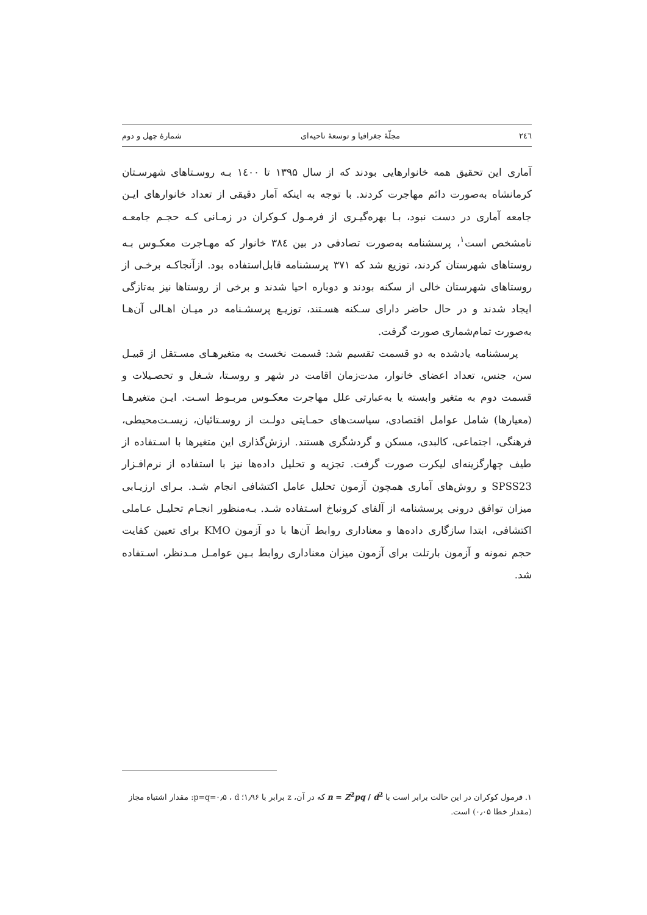٢٤٦ مجلّهٔ جغرافیا و توسعهٔ ناحیه‌ای شمارهٔ چهل و دوم
آماری این تحقیق همه خانوارهایی بودند که از سال ۱۳۹۵ تا ۱٤۰۰ بـه روسـتاهای شهرسـتان کرمانشاه به‌صورت دائم مهاجرت کردند. با توجه به اینکه آمار دقیقی از تعداد خانوارهای ایـن جامعه آماری در دست نبود، بـا بهره‌گیـری از فرمـول کـوکران در زمـانی کـه حجـم جامعـه نامشخص است<sup>۱</sup>، پرسشنامه به‌صورت تصادفی در بین ۳۸٤ خانوار که مهـاجرت معکـوس بـه روستاهای شهرستان کردند، توزیع شد که ۳۷۱ پرسشنامه قابل‌استفاده بود. ازآنجاکـه برخـی از روستاهای شهرستان خالی از سکنه بودند و دوباره احیا شدند و برخی از روستاها نیز به‌تازگی ایجاد شدند و در حال حاضر دارای سـکنه هسـتند، توزیـع پرسشـنامه در میـان اهـالی آن‌هـا به‌صورت تمام‌شماری صورت گرفت.
پرسشنامه یادشده به دو قسمت تقسیم شد: قسمت نخست به متغیرهـای مسـتقل از قبیـل سن، جنس، تعداد اعضای خانوار، مدت‌زمان اقامت در شهر و روسـتا، شـغل و تحصـیلات و قسمت دوم به متغیر وابسته یا به‌عبارتی علل مهاجرت معکـوس مربـوط اسـت. ایـن متغیرهـا (معیارها) شامل عوامل اقتصادی، سیاست‌های حمـایتی دولـت از روسـتائیان، زیسـت‌محیطی، فرهنگی، اجتماعی، کالبدی، مسکن و گردشگری هستند. ارزش‌گذاری این متغیرها با اسـتفاده از طیف چهارگزینه‌ای لیکرت صورت گرفت. تجزیه و تحلیل داده‌ها نیز با استفاده از نرم‌افـزار SPSS23 و روش‌های آماری همچون آزمون تحلیل عامل اکتشافی انجام شـد. بـرای ارزیـابی میزان توافق درونی پرسشنامه از آلفای کرونباخ اسـتفاده شـد. بـه‌منظور انجـام تحلیـل عـاملی اکتشافی، ابتدا سازگاری داده‌ها و معناداری روابط آن‌ها با دو آزمون KMO برای تعیین کفایت حجم نمونه و آزمون بارتلت برای آزمون میزان معناداری روابط بـین عوامـل مـدنظر، اسـتفاده شد.
۱. فرمول کوکران در این حالت برابر است با n = Z<sup>2</sup>pq / d<sup>2</sup> که در آن، z برابر با ۱٫۹۶؛ p=q=۰٫۵ ، d: مقدار اشتباه مجاز (مقدار خطا ۰٫۰۵) است.